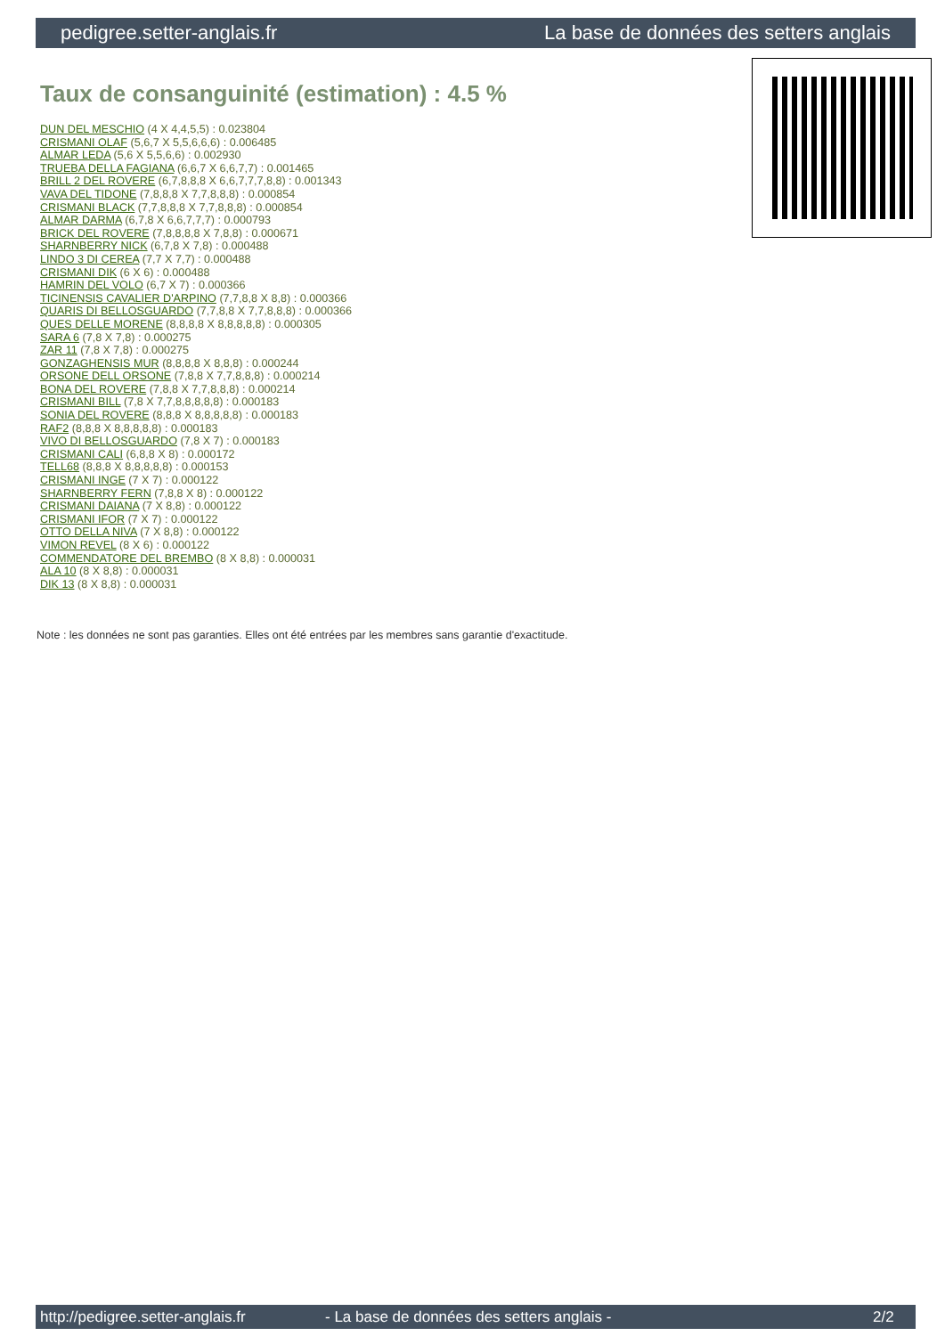pedigree.setter-anglais.fr La base de données des setters anglais
Taux de consanguinité (estimation) : 4.5 %
DUN DEL MESCHIO (4 X 4,4,5,5) : 0.023804
CRISMANI OLAF (5,6,7 X 5,5,6,6,6) : 0.006485
ALMAR LEDA (5,6 X 5,5,6,6) : 0.002930
TRUEBA DELLA FAGIANA (6,6,7 X 6,6,7,7) : 0.001465
BRILL 2 DEL ROVERE (6,7,8,8,8 X 6,6,7,7,7,8,8) : 0.001343
VAVA DEL TIDONE (7,8,8,8 X 7,7,8,8,8) : 0.000854
CRISMANI BLACK (7,7,8,8,8 X 7,7,8,8,8) : 0.000854
ALMAR DARMA (6,7,8 X 6,6,7,7,7) : 0.000793
BRICK DEL ROVERE (7,8,8,8,8 X 7,8,8) : 0.000671
SHARNBERRY NICK (6,7,8 X 7,8) : 0.000488
LINDO 3 DI CEREA (7,7 X 7,7) : 0.000488
CRISMANI DIK (6 X 6) : 0.000488
HAMRIN DEL VOLO (6,7 X 7) : 0.000366
TICINENSIS CAVALIER D'ARPINO (7,7,8,8 X 8,8) : 0.000366
QUARIS DI BELLOSGUARDO (7,7,8,8 X 7,7,8,8,8) : 0.000366
QUES DELLE MORENE (8,8,8,8 X 8,8,8,8,8) : 0.000305
SARA 6 (7,8 X 7,8) : 0.000275
ZAR 11 (7,8 X 7,8) : 0.000275
GONZAGHENSIS MUR (8,8,8,8 X 8,8,8) : 0.000244
ORSONE DELL ORSONE (7,8,8 X 7,7,8,8,8) : 0.000214
BONA DEL ROVERE (7,8,8 X 7,7,8,8,8) : 0.000214
CRISMANI BILL (7,8 X 7,7,8,8,8,8,8) : 0.000183
SONIA DEL ROVERE (8,8,8 X 8,8,8,8,8) : 0.000183
RAF2 (8,8,8 X 8,8,8,8,8) : 0.000183
VIVO DI BELLOSGUARDO (7,8 X 7) : 0.000183
CRISMANI CALI (6,8,8 X 8) : 0.000172
TELL68 (8,8,8 X 8,8,8,8,8) : 0.000153
CRISMANI INGE (7 X 7) : 0.000122
SHARNBERRY FERN (7,8,8 X 8) : 0.000122
CRISMANI DAIANA (7 X 8,8) : 0.000122
CRISMANI IFOR (7 X 7) : 0.000122
OTTO DELLA NIVA (7 X 8,8) : 0.000122
VIMON REVEL (8 X 6) : 0.000122
COMMENDATORE DEL BREMBO (8 X 8,8) : 0.000031
ALA 10 (8 X 8,8) : 0.000031
DIK 13 (8 X 8,8) : 0.000031
Note : les données ne sont pas garanties. Elles ont été entrées par les membres sans garantie d'exactitude.
http://pedigree.setter-anglais.fr - La base de données des setters anglais - 2/2